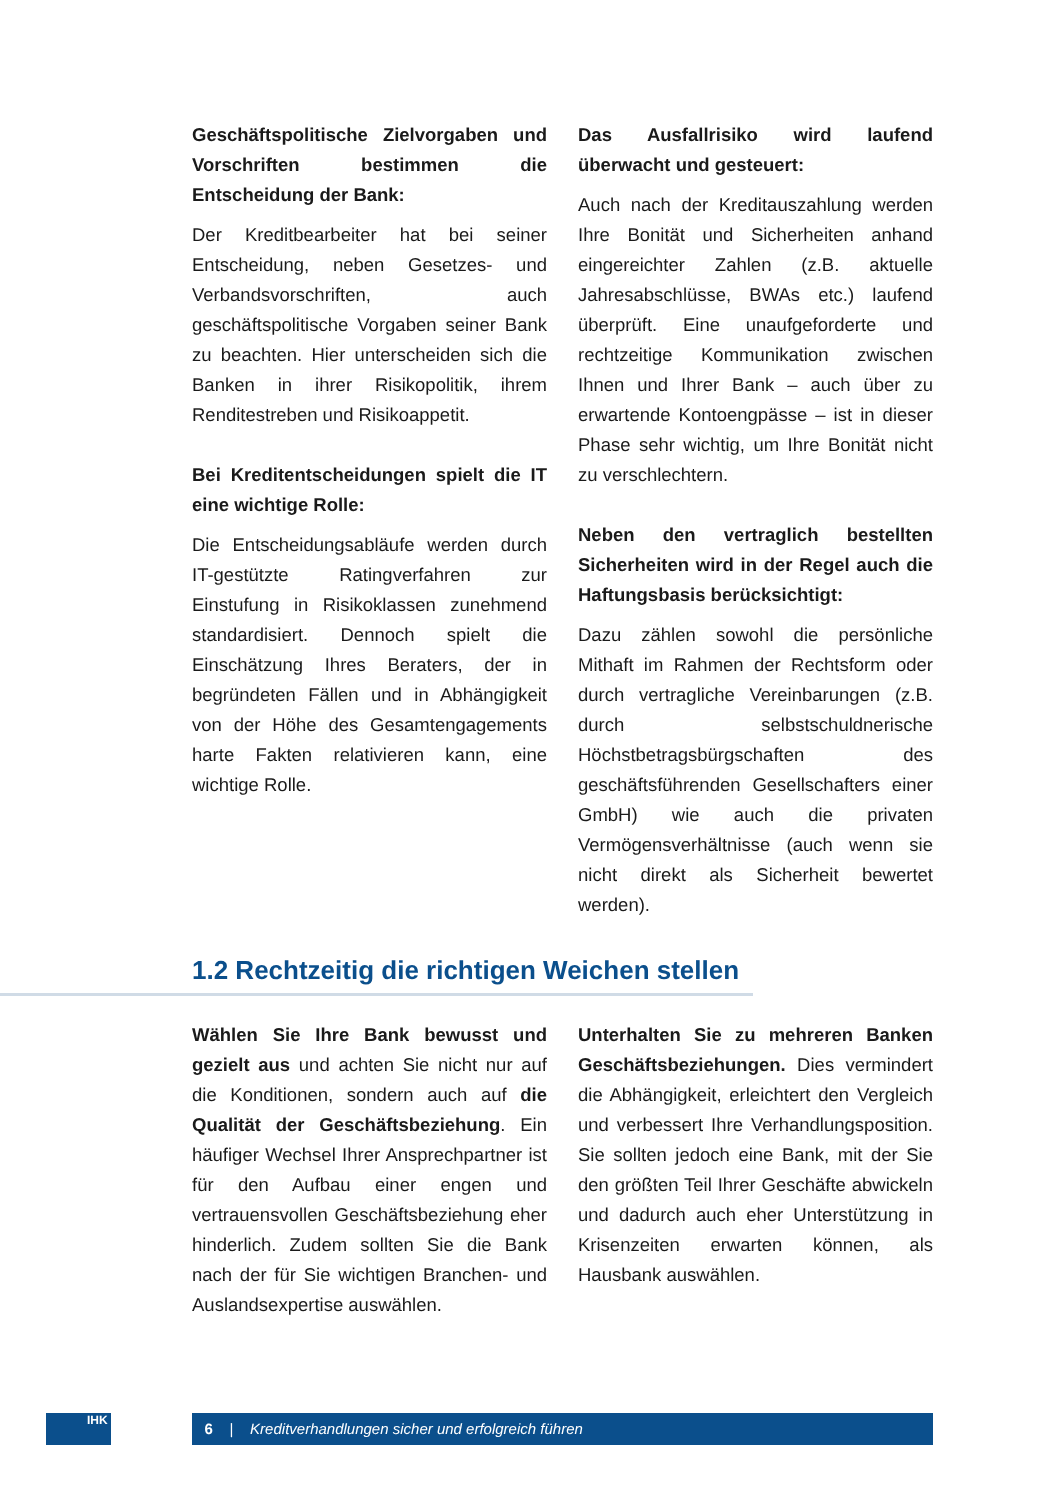Geschäftspolitische Zielvorgaben und Vorschriften bestimmen die Entscheidung der Bank:
Der Kreditbearbeiter hat bei seiner Entscheidung, neben Gesetzes- und Verbandsvorschriften, auch geschäftspolitische Vorgaben seiner Bank zu beachten. Hier unterscheiden sich die Banken in ihrer Risikopolitik, ihrem Renditestreben und Risikoappetit.
Bei Kreditentscheidungen spielt die IT eine wichtige Rolle:
Die Entscheidungsabläufe werden durch IT-gestützte Ratingverfahren zur Einstufung in Risikoklassen zunehmend standardisiert. Dennoch spielt die Einschätzung Ihres Beraters, der in begründeten Fällen und in Abhängigkeit von der Höhe des Gesamtengagements harte Fakten relativieren kann, eine wichtige Rolle.
Das Ausfallrisiko wird laufend überwacht und gesteuert:
Auch nach der Kreditauszahlung werden Ihre Bonität und Sicherheiten anhand eingereichter Zahlen (z.B. aktuelle Jahresabschlüsse, BWAs etc.) laufend überprüft. Eine unaufgeforderte und rechtzeitige Kommunikation zwischen Ihnen und Ihrer Bank – auch über zu erwartende Kontoengpässe – ist in dieser Phase sehr wichtig, um Ihre Bonität nicht zu verschlechtern.
Neben den vertraglich bestellten Sicherheiten wird in der Regel auch die Haftungsbasis berücksichtigt:
Dazu zählen sowohl die persönliche Mithaft im Rahmen der Rechtsform oder durch vertragliche Vereinbarungen (z.B. durch selbstschuldnerische Höchstbetragsbürgschaften des geschäftsführenden Gesellschafters einer GmbH) wie auch die privaten Vermögensverhältnisse (auch wenn sie nicht direkt als Sicherheit bewertet werden).
1.2 Rechtzeitig die richtigen Weichen stellen
Wählen Sie Ihre Bank bewusst und gezielt aus und achten Sie nicht nur auf die Konditionen, sondern auch auf die Qualität der Geschäftsbeziehung. Ein häufiger Wechsel Ihrer Ansprechpartner ist für den Aufbau einer engen und vertrauensvollen Geschäftsbeziehung eher hinderlich. Zudem sollten Sie die Bank nach der für Sie wichtigen Branchen- und Auslandsexpertise auswählen.
Unterhalten Sie zu mehreren Banken Geschäftsbeziehungen. Dies vermindert die Abhängigkeit, erleichtert den Vergleich und verbessert Ihre Verhandlungsposition. Sie sollten jedoch eine Bank, mit der Sie den größten Teil Ihrer Geschäfte abwickeln und dadurch auch eher Unterstützung in Krisenzeiten erwarten können, als Hausbank auswählen.
IHK 6 | Kreditverhandlungen sicher und erfolgreich führen